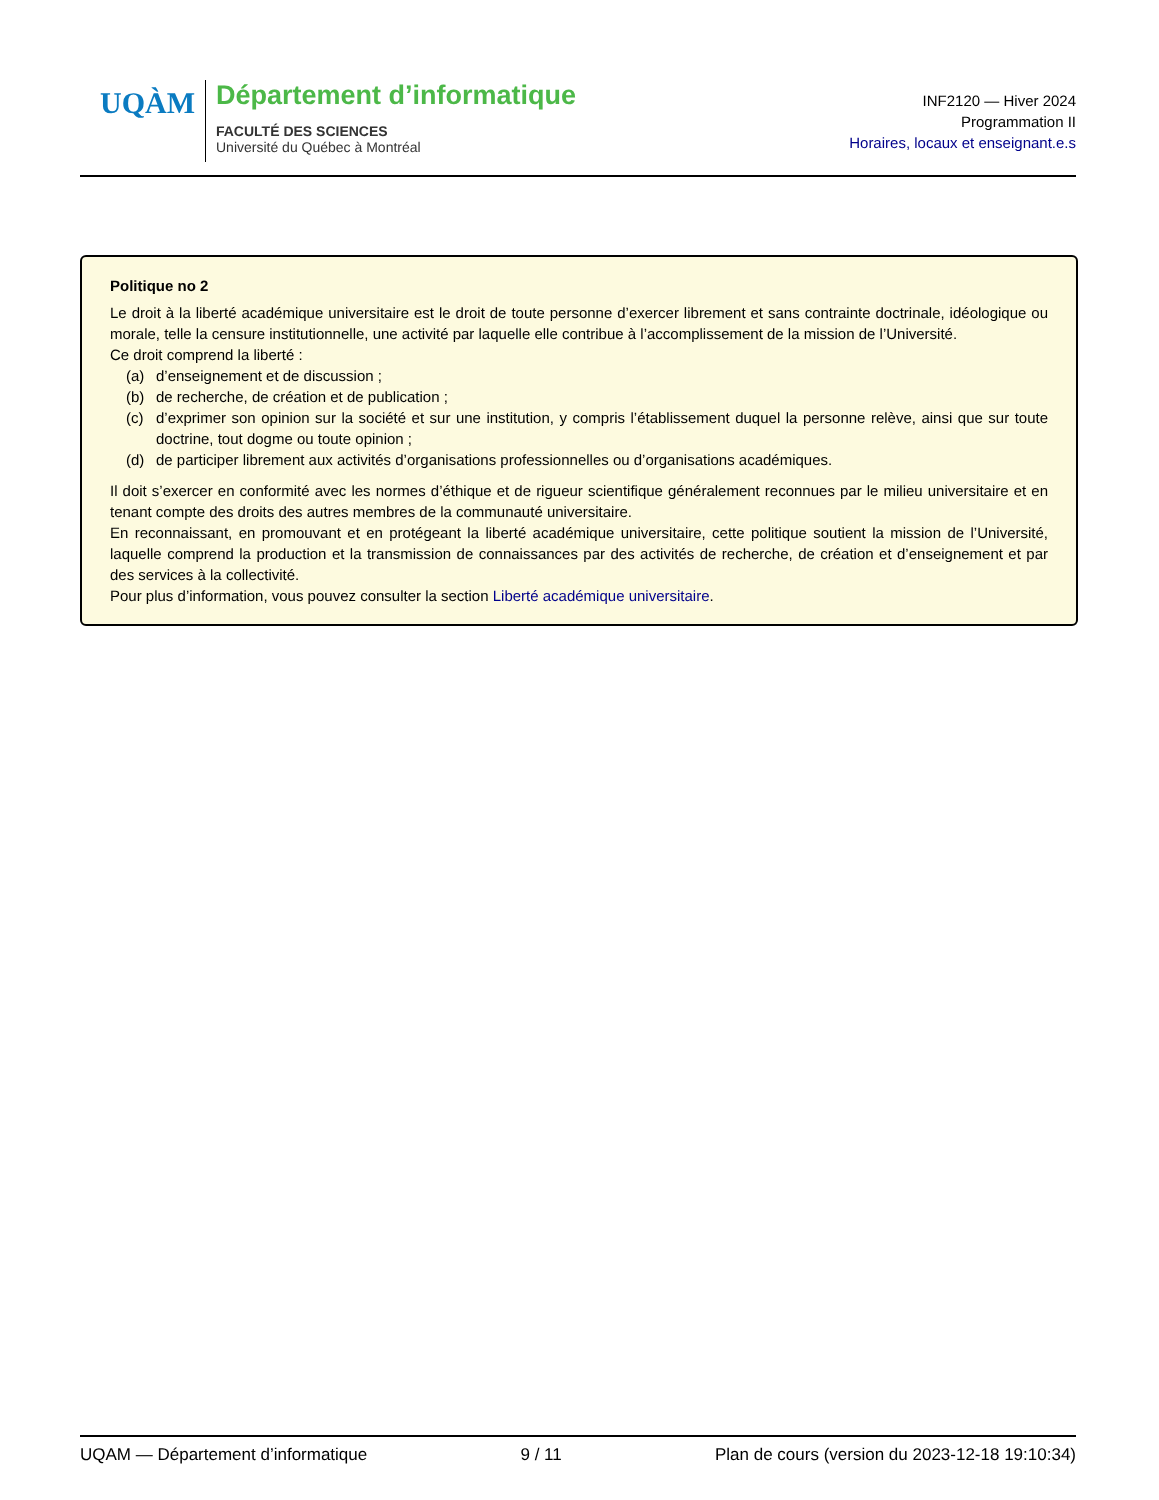UQÀM
Département d’informatique
FACULTÉ DES SCIENCES
Université du Québec à Montréal
INF2120 — Hiver 2024
Programmation II
Horaires, locaux et enseignant.e.s
Politique no 2
Le droit à la liberté académique universitaire est le droit de toute personne d’exercer librement et sans contrainte doctrinale, idéologique ou morale, telle la censure institutionnelle, une activité par laquelle elle contribue à l’accomplissement de la mission de l’Université.
Ce droit comprend la liberté :
(a) d’enseignement et de discussion ;
(b) de recherche, de création et de publication ;
(c) d’exprimer son opinion sur la société et sur une institution, y compris l’établissement duquel la personne relève, ainsi que sur toute doctrine, tout dogme ou toute opinion ;
(d) de participer librement aux activités d’organisations professionnelles ou d’organisations académiques.
Il doit s’exercer en conformité avec les normes d’éthique et de rigueur scientifique généralement reconnues par le milieu universitaire et en tenant compte des droits des autres membres de la communauté universitaire.
En reconnaissant, en promouvant et en protégeant la liberté académique universitaire, cette politique soutient la mission de l’Université, laquelle comprend la production et la transmission de connaissances par des activités de recherche, de création et d’enseignement et par des services à la collectivité.
Pour plus d’information, vous pouvez consulter la section Liberté académique universitaire.
UQAM — Département d’informatique 9 / 11 Plan de cours (version du 2023-12-18 19:10:34)